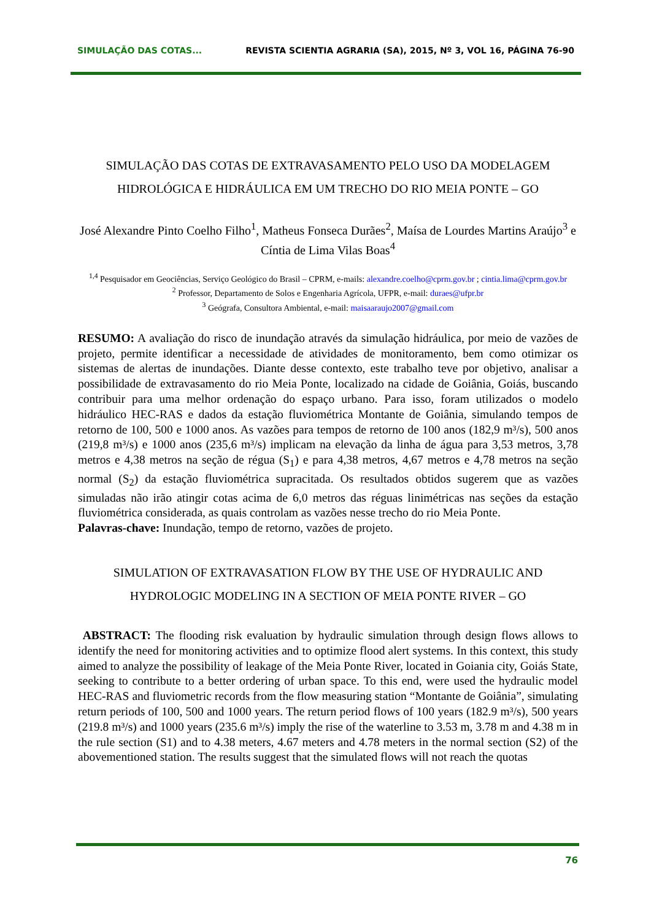SIMULAÇÃO DAS COTAS... REVISTA SCIENTIA AGRARIA (SA), 2015, Nº 3, VOL 16, PÁGINA 76-90
SIMULAÇÃO DAS COTAS DE EXTRAVASAMENTO PELO USO DA MODELAGEM HIDROLÓGICA E HIDRÁULICA EM UM TRECHO DO RIO MEIA PONTE – GO
José Alexandre Pinto Coelho Filho<sup>1</sup>, Matheus Fonseca Durães<sup>2</sup>, Maísa de Lourdes Martins Araújo<sup>3</sup> e Cíntia de Lima Vilas Boas<sup>4</sup>
<sup>1,4</sup> Pesquisador em Geociências, Serviço Geológico do Brasil – CPRM, e-mails: alexandre.coelho@cprm.gov.br ; cintia.lima@cprm.gov.br
<sup>2</sup> Professor, Departamento de Solos e Engenharia Agrícola, UFPR, e-mail: duraes@ufpr.br
<sup>3</sup> Geógrafa, Consultora Ambiental, e-mail: maisaaraujo2007@gmail.com
RESUMO: A avaliação do risco de inundação através da simulação hidráulica, por meio de vazões de projeto, permite identificar a necessidade de atividades de monitoramento, bem como otimizar os sistemas de alertas de inundações. Diante desse contexto, este trabalho teve por objetivo, analisar a possibilidade de extravasamento do rio Meia Ponte, localizado na cidade de Goiânia, Goiás, buscando contribuir para uma melhor ordenação do espaço urbano. Para isso, foram utilizados o modelo hidráulico HEC-RAS e dados da estação fluviométrica Montante de Goiânia, simulando tempos de retorno de 100, 500 e 1000 anos. As vazões para tempos de retorno de 100 anos (182,9 m³/s), 500 anos (219,8 m³/s) e 1000 anos (235,6 m³/s) implicam na elevação da linha de água para 3,53 metros, 3,78 metros e 4,38 metros na seção de régua (S<sub>1</sub>) e para 4,38 metros, 4,67 metros e 4,78 metros na seção normal (S<sub>2</sub>) da estação fluviométrica supracitada. Os resultados obtidos sugerem que as vazões simuladas não irão atingir cotas acima de 6,0 metros das réguas linimétricas nas seções da estação fluviométrica considerada, as quais controlam as vazões nesse trecho do rio Meia Ponte.
Palavras-chave: Inundação, tempo de retorno, vazões de projeto.
SIMULATION OF EXTRAVASATION FLOW BY THE USE OF HYDRAULIC AND HYDROLOGIC MODELING IN A SECTION OF MEIA PONTE RIVER – GO
ABSTRACT: The flooding risk evaluation by hydraulic simulation through design flows allows to identify the need for monitoring activities and to optimize flood alert systems. In this context, this study aimed to analyze the possibility of leakage of the Meia Ponte River, located in Goiania city, Goiás State, seeking to contribute to a better ordering of urban space. To this end, were used the hydraulic model HEC-RAS and fluviometric records from the flow measuring station “Montante de Goiânia”, simulating return periods of 100, 500 and 1000 years. The return period flows of 100 years (182.9 m³/s), 500 years (219.8 m³/s) and 1000 years (235.6 m³/s) imply the rise of the waterline to 3.53 m, 3.78 m and 4.38 m in the rule section (S1) and to 4.38 meters, 4.67 meters and 4.78 meters in the normal section (S2) of the abovementioned station. The results suggest that the simulated flows will not reach the quotas
76